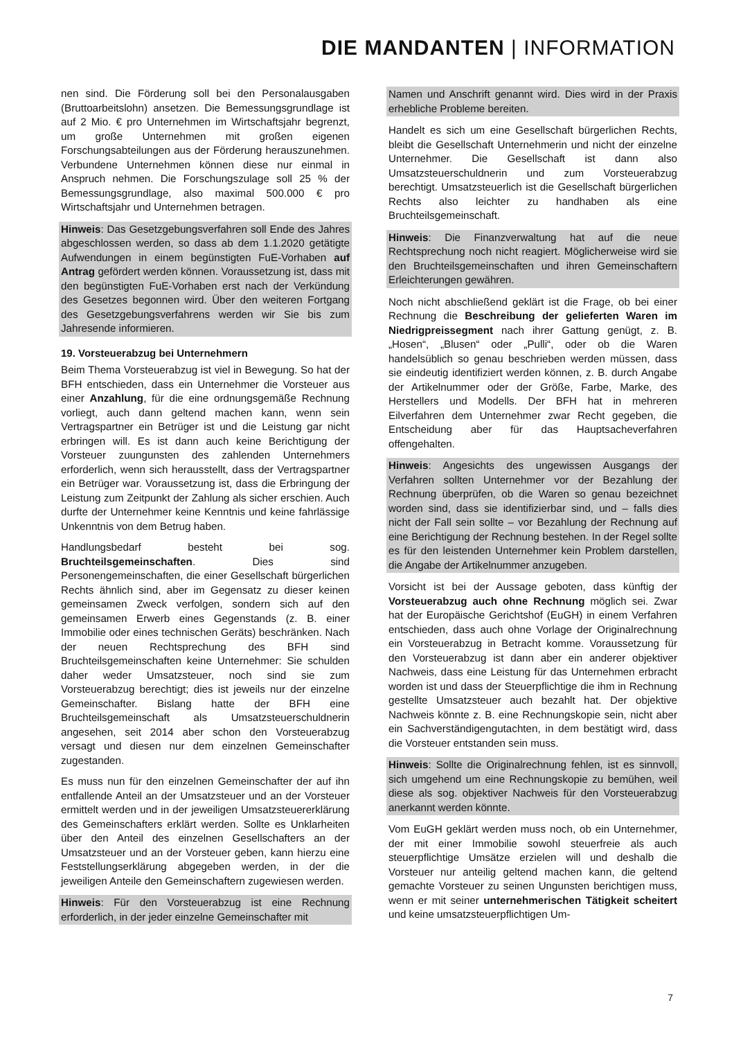DIE MANDANTEN | INFORMATION
nen sind. Die Förderung soll bei den Personalausgaben (Bruttoarbeitslohn) ansetzen. Die Bemessungsgrundlage ist auf 2 Mio. € pro Unternehmen im Wirtschaftsjahr begrenzt, um große Unternehmen mit großen eigenen Forschungsabteilungen aus der Förderung herauszunehmen. Verbundene Unternehmen können diese nur einmal in Anspruch nehmen. Die Forschungszulage soll 25 % der Bemessungsgrundlage, also maximal 500.000 € pro Wirtschaftsjahr und Unternehmen betragen.
Hinweis: Das Gesetzgebungsverfahren soll Ende des Jahres abgeschlossen werden, so dass ab dem 1.1.2020 getätigte Aufwendungen in einem begünstigten FuE-Vorhaben auf Antrag gefördert werden können. Voraussetzung ist, dass mit den begünstigten FuE-Vorhaben erst nach der Verkündung des Gesetzes begonnen wird. Über den weiteren Fortgang des Gesetzgebungsverfahrens werden wir Sie bis zum Jahresende informieren.
19. Vorsteuerabzug bei Unternehmern
Beim Thema Vorsteuerabzug ist viel in Bewegung. So hat der BFH entschieden, dass ein Unternehmer die Vorsteuer aus einer Anzahlung, für die eine ordnungsgemäße Rechnung vorliegt, auch dann geltend machen kann, wenn sein Vertragspartner ein Betrüger ist und die Leistung gar nicht erbringen will. Es ist dann auch keine Berichtigung der Vorsteuer zuungunsten des zahlenden Unternehmers erforderlich, wenn sich herausstellt, dass der Vertragspartner ein Betrüger war. Voraussetzung ist, dass die Erbringung der Leistung zum Zeitpunkt der Zahlung als sicher erschien. Auch durfte der Unternehmer keine Kenntnis und keine fahrlässige Unkenntnis von dem Betrug haben.
Handlungsbedarf besteht bei sog. Bruchteilsgemeinschaften. Dies sind Personengemeinschaften, die einer Gesellschaft bürgerlichen Rechts ähnlich sind, aber im Gegensatz zu dieser keinen gemeinsamen Zweck verfolgen, sondern sich auf den gemeinsamen Erwerb eines Gegenstands (z. B. einer Immobilie oder eines technischen Geräts) beschränken. Nach der neuen Rechtsprechung des BFH sind Bruchteilsgemeinschaften keine Unternehmer: Sie schulden daher weder Umsatzsteuer, noch sind sie zum Vorsteuerabzug berechtigt; dies ist jeweils nur der einzelne Gemeinschafter. Bislang hatte der BFH eine Bruchteilsgemeinschaft als Umsatzsteuerschuldnerin angesehen, seit 2014 aber schon den Vorsteuerabzug versagt und diesen nur dem einzelnen Gemeinschafter zugestanden.
Es muss nun für den einzelnen Gemeinschafter der auf ihn entfallende Anteil an der Umsatzsteuer und an der Vorsteuer ermittelt werden und in der jeweiligen Umsatzsteuererklärung des Gemeinschafters erklärt werden. Sollte es Unklarheiten über den Anteil des einzelnen Gesellschafters an der Umsatzsteuer und an der Vorsteuer geben, kann hierzu eine Feststellungserklärung abgegeben werden, in der die jeweiligen Anteile den Gemeinschaftern zugewiesen werden.
Hinweis: Für den Vorsteuerabzug ist eine Rechnung erforderlich, in der jeder einzelne Gemeinschafter mit
Namen und Anschrift genannt wird. Dies wird in der Praxis erhebliche Probleme bereiten.
Handelt es sich um eine Gesellschaft bürgerlichen Rechts, bleibt die Gesellschaft Unternehmerin und nicht der einzelne Unternehmer. Die Gesellschaft ist dann also Umsatzsteuerschuldnerin und zum Vorsteuerabzug berechtigt. Umsatzsteuerlich ist die Gesellschaft bürgerlichen Rechts also leichter zu handhaben als eine Bruchteilsgemeinschaft.
Hinweis: Die Finanzverwaltung hat auf die neue Rechtsprechung noch nicht reagiert. Möglicherweise wird sie den Bruchteilsgemeinschaften und ihren Gemeinschaftern Erleichterungen gewähren.
Noch nicht abschließend geklärt ist die Frage, ob bei einer Rechnung die Beschreibung der gelieferten Waren im Niedrigpreissegment nach ihrer Gattung genügt, z. B. „Hosen“, „Blusen“ oder „Pulli“, oder ob die Waren handelsüblich so genau beschrieben werden müssen, dass sie eindeutig identifiziert werden können, z. B. durch Angabe der Artikelnummer oder der Größe, Farbe, Marke, des Herstellers und Modells. Der BFH hat in mehreren Eilverfahren dem Unternehmer zwar Recht gegeben, die Entscheidung aber für das Hauptsacheverfahren offengehalten.
Hinweis: Angesichts des ungewissen Ausgangs der Verfahren sollten Unternehmer vor der Bezahlung der Rechnung überprüfen, ob die Waren so genau bezeichnet worden sind, dass sie identifizierbar sind, und – falls dies nicht der Fall sein sollte – vor Bezahlung der Rechnung auf eine Berichtigung der Rechnung bestehen. In der Regel sollte es für den leistenden Unternehmer kein Problem darstellen, die Angabe der Artikelnummer anzugeben.
Vorsicht ist bei der Aussage geboten, dass künftig der Vorsteuerabzug auch ohne Rechnung möglich sei. Zwar hat der Europäische Gerichtshof (EuGH) in einem Verfahren entschieden, dass auch ohne Vorlage der Originalrechnung ein Vorsteuerabzug in Betracht komme. Voraussetzung für den Vorsteuerabzug ist dann aber ein anderer objektiver Nachweis, dass eine Leistung für das Unternehmen erbracht worden ist und dass der Steuerpflichtige die ihm in Rechnung gestellte Umsatzsteuer auch bezahlt hat. Der objektive Nachweis könnte z. B. eine Rechnungskopie sein, nicht aber ein Sachverständigengutachten, in dem bestätigt wird, dass die Vorsteuer entstanden sein muss.
Hinweis: Sollte die Originalrechnung fehlen, ist es sinnvoll, sich umgehend um eine Rechnungskopie zu bemühen, weil diese als sog. objektiver Nachweis für den Vorsteuerabzug anerkannt werden könnte.
Vom EuGH geklärt werden muss noch, ob ein Unternehmer, der mit einer Immobilie sowohl steuerfreie als auch steuerpflichtige Umsätze erzielen will und deshalb die Vorsteuer nur anteilig geltend machen kann, die geltend gemachte Vorsteuer zu seinen Ungunsten berichtigen muss, wenn er mit seiner unternehmerischen Tätigkeit scheitert und keine umsatzsteuerpflichtigen Um-
7